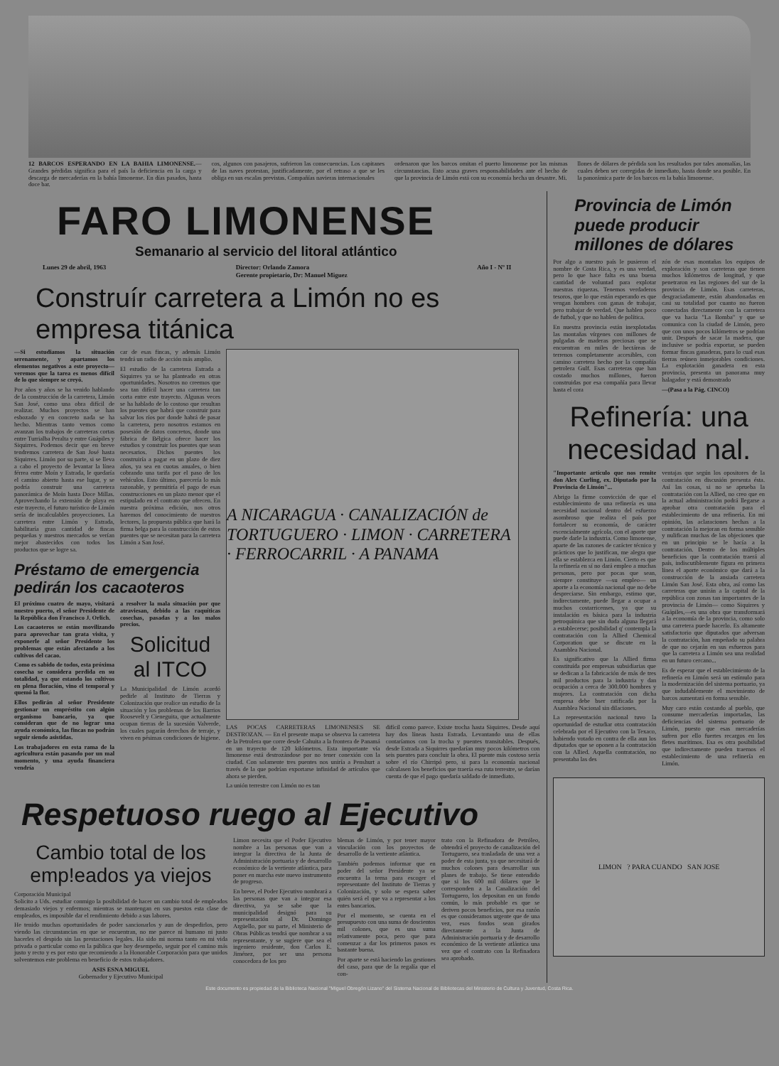12 BARCOS ESPERANDO EN LA BAHIA LIMONENSE.—Grandes pérdidas significa para el país la deficiencia en la carga y descarga de mercaderías en la bahía limonense. En días pasados, hasta doce bar.
cos, algunos con pasajeros, sufrieron las consecuencias. Los capitanes de las naves protestan, justificadamente, por el retraso a que se les obliga en sus escalas previstas. Compañías navieras internacionales
ordenaron que los barcos omitan el puerto limonense por las mismas circunstancias. Esto acusa graves responsabilidades ante el hecho de que la provincia de Limón está con su economía hecha un desastre. Mi.
llones de dólares de pérdida son los resultados por tales anomalías, las cuales deben ser corregidas de inmediato, hasta donde sea posible. En la panorámica parte de los barcos en la bahía limonense.
FARO LIMONENSE
Semanario al servicio del litoral atlántico
Lunes 29 de abril, 1963 Director: Orlando Zamora
Gerente propietario, Dr: Manuel Miguez Año I - Nº II
Construír carretera a Limón no es empresa titánica
—Si estudiamos la situación serenamente, y apartamos los elementos negativos a este proyecto— veremos que la tarea es menos difícil de lo que siempre se creyó.
Por años y años se ha venido hablando de la construcción de la carretera, Limón San José, como una obra difícil de realizar. Muchos proyectos se han esbozado y en concreto nada se ha hecho. Mientras tanto vemos como avanzan los trabajos de carreteras cortas entre Turrialba Peralta y entre Guápiles y Siquirres. Podemos decir que en breve tendremos carretera de San José hasta Siquirres. Limón por su parte, si se lleva a cabo el proyecto de levantar la línea férrea entre Moín y Estrada, le quedaría el camino abierto hasta ese lugar, y se podría construir una carretera panorámica de Moín hasta Doce Millas. Aprovechando la extensión de playa en este trayecto, el futuro turístico de Limón sería de incalculables proyecciones. La carretera entre Limón y Estrada, habilitaría gran cantidad de fincas pequeñas y nuestros mercados se verían mejor abastecidos con todos los productos que se logre sa.
car de esas fincas, y además Limón tendrá un radio de acción más amplio.
El estudio de la carretera Estrada a Siquirres ya se ha planteado en otras oportunidades. Nosotros no creemos que sea tan difícil hacer una carretera tan corta entre este trayecto. Algunas veces se ha hablado de lo costoso que resultan los puentes que habrá que construir para salvar los ríos por donde habrá de pasar la carretera, pero nosotros estamos en posesión de datos concretos, donde una fábrica de Bélgica ofrece hacer los estudios y construir los puentes que sean necesarios. Dichos puentes los construiría a pagar en un plazo de diez años, ya sea en cuotas anuales, o bien cobrando una tarifa por el paso de los vehículos. Esto último, parecería lo más razonable, y permitiría el pago de esas construcciones en un plazo menor que el estipulado en el contrato que ofrecen. En nuestra próxima edición, nos otros haremos del conocimiento de nuestros lectores, la propuesta pública que hará la firma belga para la construcción de estos puentes que se necesitan para la carretera Limón a San José.
Préstamo de emergencia pedirán los cacaoteros
El próximo cuatro de mayo, visitará nuestro puerto, el señor Presidente de la República don Francisco J. Orlich.
Los cacaoteros se están movilizando para aprovechar tan grata visita, y exponerle al señor Presidente los problemas que están afectando a los cultivos del cacao.
Como es sabido de todos, esta próxima cosecha se considera perdida en su totalidad, ya que estando los cultivos en plena floración, vino el temporal y quemó la flor.
Ellos pedirán al señor Presidente gestionar un empréstito con algún organismo bancario, ya que consideran que de no lograr una ayuda económica, las fincas no podrán seguir siendo asistidas.
Los trabajadores en esta rama de la agricultura están pasando por un mal momento, y una ayuda financiera vendría
a resolver la mala situación por que atraviesan, debido a las raquíticas cosechas, pasadas y a los malos precios.
Solicitud al ITCO
La Municipalidad de Limón acordó pedirle al Instituto de Tierras y Colonización que realice un estudio de la situación y los problemas de los Barrios Roosevelt y Cieneguita, que actualmente ocupan tierras de la sucesión Valverde, los cuales pagarán derechos de terraje, y viven en pésimas condiciones de higiene.
A NICARAGUA · CANALIZACIÓN de TORTUGUERO · LIMON · CARRETERA · FERROCARRIL · A PANAMA
LAS POCAS CARRETERAS LIMONENSES SE DESTROZAN. — En el presente mapa se observa la carretera de la Petrolera que corre desde Cahuita a la frontera de Panamá en un trayecto de 120 kilómetros. Esta importante vía limonense está destrozándose por no tener conexión con la ciudad. Con solamente tres puentes nos uniría a Penshurt a través de la que podrían exportarse infinidad de artículos que ahora se pierden.
La unión terrestre con Limón no es tan
difícil como parece. Existe trocha hasta Siquirres. Desde aquí hay dos líneas hasta Estrada. Levantando una de ellas contaríamos con la trocha y puentes transitables. Después, desde Estrada a Siquirres quedarían muy pocos kilómetros con seis puentes para concluir la obra. El puente más costoso sería sobre el río Chirripó pero, si para la economía nacional calculasen los beneficios que traería esa ruta terrestre, se darían cuenta de que el pago quedaría saldado de inmediato.
Respetuoso ruego al Ejecutivo
Cambio total de los emp!eados ya viejos
Corporación Municipal
Solicito a Uds. estudiar conmigo la posibilidad de hacer un cambio total de empleados demasiado viejos y enfermos; mientras se mantengan en sus puestos esta clase de empleados, es imposible dar el rendimiento debido a sus labores.
He tenido muchas oportunidades de poder sancionarlos y aun de despedirlos, pero viendo las circunstancias en que se encuentran, no me parece ni humano ni justo hacerles el despido sin las prestaciones legales. Ha sido mi norma tanto en mi vida privada o particular como en la pública que hoy desempeño, seguir por el camino más justo y recto y es por esto que recomiendo a la Honorable Corporación para que unidos solventemos este problema en beneficio de estos trabajadores.
ASIS ESNA MIGUEL
Gobernador y Ejecutivo Municipal
Limon necesita que el Poder Ejecutivo nombre a las personas que van a integrar la directiva de la Junta de Administración portuaria y de desarrollo económico de la vertiente atlántica, para poner en marcha este nuevo instrumento de progreso.
En breve, el Poder Ejecutivo nombrará a las personas que van a integrar esa directiva, ya se sabe que la municipalidad designó para su representación al Dr. Domingo Argüello, por su parte, el Ministerio de Obras Públicas tendrá que nombrar a su representante, y se sugiere que sea el ingeniero residente, don Carlos E. Jiménez, por ser una persona conocedora de los pro
blemas de Limón, y por tener mayor vinculación con los proyectos de desarrollo de la vertiente atlántica.
También podemos informar que en poder del señor Presidente ya se encuentra la terna para escoger el representante del Instituto de Tierras y Colonización, y solo se espera saber quién será el que va a representar a los entes bancarios.
Por el momento, se cuenta en el presupuesto con una suma de doscientos mil colones, que es una suma relativamente poca, pero que para comenzar a dar los primeros pasos es bastante buena.
Por aparte se está haciendo las gestiones del caso, para que de la regalía que el con-
trato con la Refinadora de Petróleo, obtendrá el proyecto de canalización del Tortuguero, sea trasladada de una vez a poder de esta junta, ya que necesitará de muchos colones para desarrollar sus planes de trabajo. Se tiene entendido que si los 600 mil dólares que le corresponden a la Canalización del Tortuguero, los depositan en un fondo común, lo más probable es que se deriven pocos beneficios, por esa razón es que consideramos urgente que de una vez, esos fondos sean girados directamente a la Junta de Administración portuaria y de desarrollo económico de la vertiente atlántica una vez que el contrato con la Refinadora sea aprobado.
Provincia de Limón puede producir millones de dólares
Por algo a nuestro país le pusieron el nombre de Costa Rica, y es una verdad, pero lo que hace falta es una buena cantidad de voluntad para explotar nuestras riquezas. Tenemos verdaderos tesoros, que lo que están esperando es que vengan hombres con ganas de trabajar, pero trabajar de verdad. Que hablen poco de futbol, y que no hablen de política.
En nuestra provincia están inexplotadas las montañas vírgenes con millones de pulgadas de maderas preciosas que se encuentran en miles de hectáreas de terrenos completamente accesibles, con camino carretera hecho por la compañía petrolera Gulf. Esas carreteras que han costado muchos millones, fueron construidas por esa compañía para llevar hasta el cora
zón de esas montañas los equipos de exploración y son carreteras que tienen muchos kilómetros de longitud, y que penetraron en las regiones del sur de la provincia de Limón. Esas carreteras, desgraciadamente, están abandonadas en casi su totalidad por cuanto no fueron conectadas directamente con la carretera que va hacia "La Bomba" y que se comunica con la ciudad de Limón, pero que con unos pocos kilómetros se podrían unir. Después de sacar la madera, que inclusive se podría exportar, se pueden formar fincas ganaderas, para lo cual esas tierras reúnen inmejorables condiciones. La explotación ganadera en esta provincia, presenta un panorama muy halagador y está demostrado
—(Pasa a la Pág. CINCO)
Refinería: una necesidad nal.
"Importante artículo que nos remite don Alex Curling, ex. Diputado por la Provincia de Limón"...
Abrigo la firme convicción de que el establecimiento de una refinería es una necesidad nacional dentro del esfuerzo asombroso que realiza el país por fortalecer su economía, de carácter escencialmente agrícola, con el aporte que puede darle la industria. Como limonense, aparte de las razones de carácter técnico y prácticos que lo justifican, me alegra que ella se establezca en Limón. Cierto es que la refinería en sí no dará empleo a muchas personas, pero por pocas que sean, siempre constituye —su empleo— un aporte a la economía nacional que no debe despreciarse. Sin embargo, estimo que, indirectamente, puede llegar a ocupar a muchos costarricenses, ya que su instalación es básica para la industria petroquímica que sin duda alguna llegará a establecerse; posibilidad q' contempla la contratación con la Allied Chemical Corporation que se discute en la Asamblea Nacional.
Es significativo que la Allied firma constituída por empresas subsidiarias que se dedican a la fabricación de más de tres mil productos para la industria y dan ocupación a cerca de 300.000 hombres y mujeres. La contratación con dicha empresa debe bser ratificada por la Asamblea Nacional sin dilaciones.
La representación nacional tuvo la oportunidad de estudiar otra contratación celebrada por el Ejecutivo con la Texaco, habiendo votado en contra de ella aun los diputados que se oponen a la contratación con la Allied. Aquella contratación, no presentaba las des
ventajas que según los opositores de la contratación en discusión presenta ésta. Así las cosas, si no se aprueba la contratación con la Allied, no creo que en la actual administración podrá llegarse a aprobar otra contratación para el establecimiento de una refinería. En mi opinión, las aclaraciones hechas a la contratación la mejoran en forma sensible y nulifican muchas de las objeciones que en un principio se le hacía a la contratación. Dentro de los múltiples beneficios que la contratación traerá al país, indiscutiblemente figura en primera línea el aporte económico que dará a la construcción de la ansiada carretera Limón San José. Esta obra, así como las carreteras que unirán a la capital de la república con zonas tan importantes de la provincia de Limón— como Siquirres y Guápiles,—es una obra que transformará a la economía de la provincia, como solo una carretera puede hacerlo. Es altamente satisfactorio que diputados que adversan la contratación, han empeñado su palabra de que no cejarán en sus esfuerzos para que la carretera a Limón sea una realidad en un futuro cercano...
Es de esperar que el establecimiento de la refinería en Limón será un estímulo para la modernización del sistema portuario, ya que indudablemente el movimiento de barcos aumentará en forma sensible.
Muy caro están costando al pueblo, que consume mercaderías importadas, las deficiencias del sistema portuario de Limón, puesto que esas mercaderías sufren por ello fuertes recargos en los fletes marítimos. Esa es otra posibilidad que indirectamente pueden traernos el establecimiento de una refinería en Limón.
LIMON ? PARA CUANDO SAN JOSE
Este documento es propiedad de la Biblioteca Nacional "Miguel Obregón Lizano" del Sistema Nacional de Bibliotecas del Ministerio de Cultura y Juventud, Costa Rica.